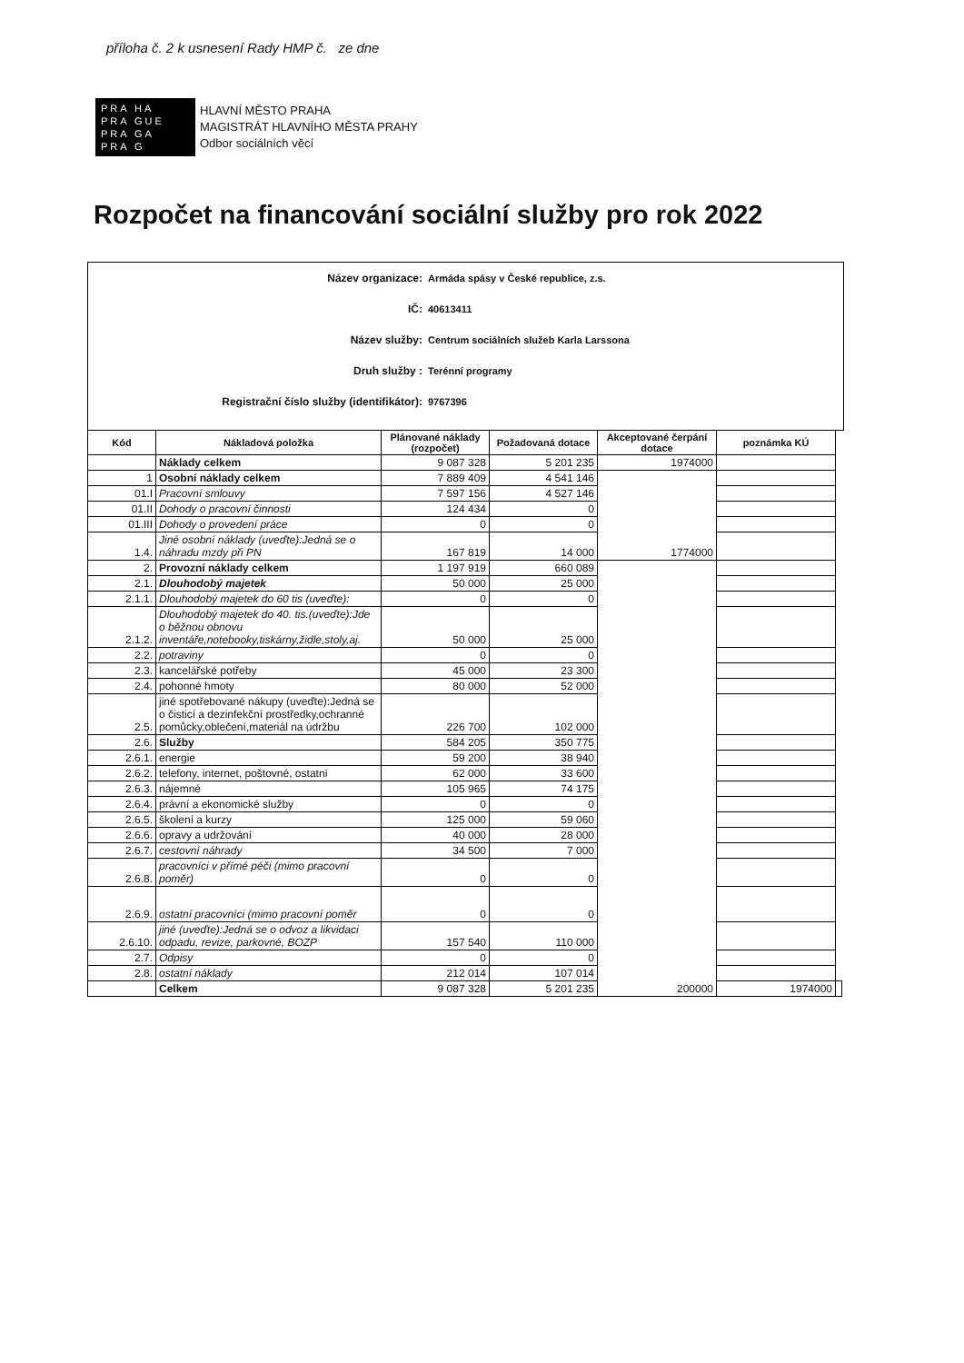příloha č. 2 k usnesení Rady HMP č. ze dne
PRA HA
PRA GUE
PRA GA
PRA G
HLAVNÍ MĚSTO PRAHA
MAGISTRÁT HLAVNÍHO MĚSTA PRAHY
Odbor sociálních věcí
Rozpočet na financování sociální služby pro rok 2022
Název organizace: Armáda spásy v České republice, z.s.
IČ: 40613411
Název služby: Centrum sociálních služeb Karla Larssona
Druh služby : Terénní programy
Registrační číslo služby (identifikátor): 9767396
| Kód | Nákladová položka | Plánované náklady (rozpočet) | Požadovaná dotace | Akceptované čerpání dotace | poznámka KÚ | |
| --- | --- | --- | --- | --- | --- | --- |
| | Náklady celkem | 9 087 328 | 5 201 235 | 1974000 | | |
| 1 | Osobní náklady celkem | 7 889 409 | 4 541 146 | 1774000 | | |
| 01.I | Pracovní smlouvy | 7 597 156 | 4 527 146 | | | |
| 01.II | Dohody o pracovní činnosti | 124 434 | 0 | | | |
| 01.III | Dohody o provedení práce | 0 | 0 | | | |
| 1.4. | Jiné osobní náklady (uveďte):Jedná se o náhradu mzdy při PN | 167 819 | 14 000 | | | |
| 2. | Provozní náklady celkem | 1 197 919 | 660 089 | 200000 | | |
| 2.1. | Dlouhodobý majetek | 50 000 | 25 000 | | | |
| 2.1.1. | Dlouhodobý majetek do 60 tis (uveďte): | 0 | 0 | | | |
| 2.1.2. | Dlouhodobý majetek do 40. tis.(uveďte):Jde o běžnou obnovu inventáře,notebooky,tiskárny,židle,stoly,aj. | 50 000 | 25 000 | | | |
| 2.2. | potraviny | 0 | 0 | | | |
| 2.3. | kancelářské potřeby | 45 000 | 23 300 | | | |
| 2.4. | pohonné hmoty | 80 000 | 52 000 | | | |
| 2.5. | jiné spotřebované nákupy (uveďte):Jedná se o čisticí a dezinfekční prostředky,ochranné pomůcky,oblečení,materiál na údržbu | 226 700 | 102 000 | | | |
| 2.6. | Služby | 584 205 | 350 775 | | | |
| 2.6.1. | energie | 59 200 | 38 940 | | | |
| 2.6.2. | telefony, internet, poštovné, ostatní | 62 000 | 33 600 | | | |
| 2.6.3. | nájemné | 105 965 | 74 175 | | | |
| 2.6.4. | právní a ekonomické služby | 0 | 0 | | | |
| 2.6.5. | školení a kurzy | 125 000 | 59 060 | | | |
| 2.6.6. | opravy a udržování | 40 000 | 28 000 | | | |
| 2.6.7. | cestovní náhrady | 34 500 | 7 000 | | | |
| 2.6.8. | pracovníci v přímé péči (mimo pracovní poměr) | 0 | 0 | | | |
| 2.6.9. | ostatní pracovníci (mimo pracovní poměr | 0 | 0 | | | |
| 2.6.10. | jiné (uveďte):Jedná se o odvoz a likvidaci odpadu, revize, parkovné, BOZP | 157 540 | 110 000 | | | |
| 2.7. | Odpisy | 0 | 0 | | | |
| 2.8. | ostatní náklady | 212 014 | 107 014 | | | |
| | Celkem | 9 087 328 | 5 201 235 | | 1974000 | |